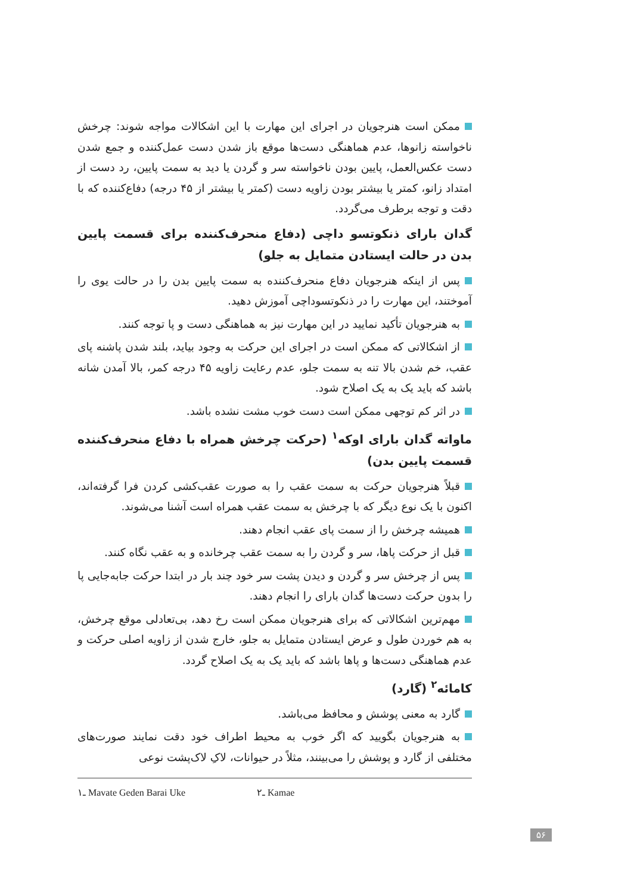ممکن است هنرجویان در اجرای این مهارت با این اشکالات مواجه شوند: چرخش ناخواسته زانوها، عدم هماهنگی دست‌ها موقع باز شدن دست عمل‌کننده و جمع شدن دست عکس‌العمل، پایین بودن ناخواسته سر و گردن یا دید به سمت پایین، رد دست از امتداد زانو، کمتر یا بیشتر بودن زاویه دست (کمتر یا بیشتر از ۴۵ درجه) دفاع‌کننده که با دقت و توجه برطرف می‌گردد.
گدان بارای ذنکوتسو داچی (دفاع منحرف‌کننده برای قسمت پایین بدن در حالت ایستادن متمایل به جلو)
پس از اینکه هنرجویان دفاع منحرف‌کننده به سمت پایین بدن را در حالت یوی را آموختند، این مهارت را در ذنکوتسوداچی آموزش دهید.
به هنرجویان تأکید نمایید در این مهارت نیز به هماهنگی دست و پا توجه کنند.
از اشکالاتی که ممکن است در اجرای این حرکت به وجود بیاید، بلند شدن پاشنه پای عقب، خم شدن بالا تنه به سمت جلو، عدم رعایت زاویه ۴۵ درجه کمر، بالا آمدن شانه باشد که باید یک به یک اصلاح شود.
در اثر کم توجهی ممکن است دست خوب مشت نشده باشد.
ماواته گدان بارای اوکه<sup>۱</sup> (حرکت چرخش همراه با دفاع منحرف‌کننده قسمت پایین بدن)
قبلاً هنرجویان حرکت به سمت عقب را به صورت عقب‌کشی کردن فرا گرفته‌اند، اکنون با یک نوع دیگر که با چرخش به سمت عقب همراه است آشنا می‌شوند.
همیشه چرخش را از سمت پای عقب انجام دهند.
قبل از حرکت پاها، سر و گردن را به سمت عقب چرخانده و به عقب نگاه کنند.
پس از چرخش سر و گردن و دیدن پشت سر خود چند بار در ابتدا حرکت جابه‌جایی پا را بدون حرکت دست‌ها گدان بارای را انجام دهند.
مهم‌ترین اشکالاتی که برای هنرجویان ممکن است رخ دهد، بی‌تعادلی موقع چرخش، به هم خوردن طول و عرض ایستادن متمایل به جلو، خارج شدن از زاویه اصلی حرکت و عدم هماهنگی دست‌ها و پاها باشد که باید یک به یک اصلاح گردد.
کامائه<sup>۲</sup> (گارد)
گارد به معنی پوشش و محافظ می‌باشد.
به هنرجویان بگویید که اگر خوب به محیط اطراف خود دقت نمایند صورت‌های مختلفی از گارد و پوشش را می‌بینند، مثلاً در حیوانات، لاکِ لاک‌پشت نوعی
۱ـ Mavate Geden Barai Uke ۲ـ Kamae
۵۶